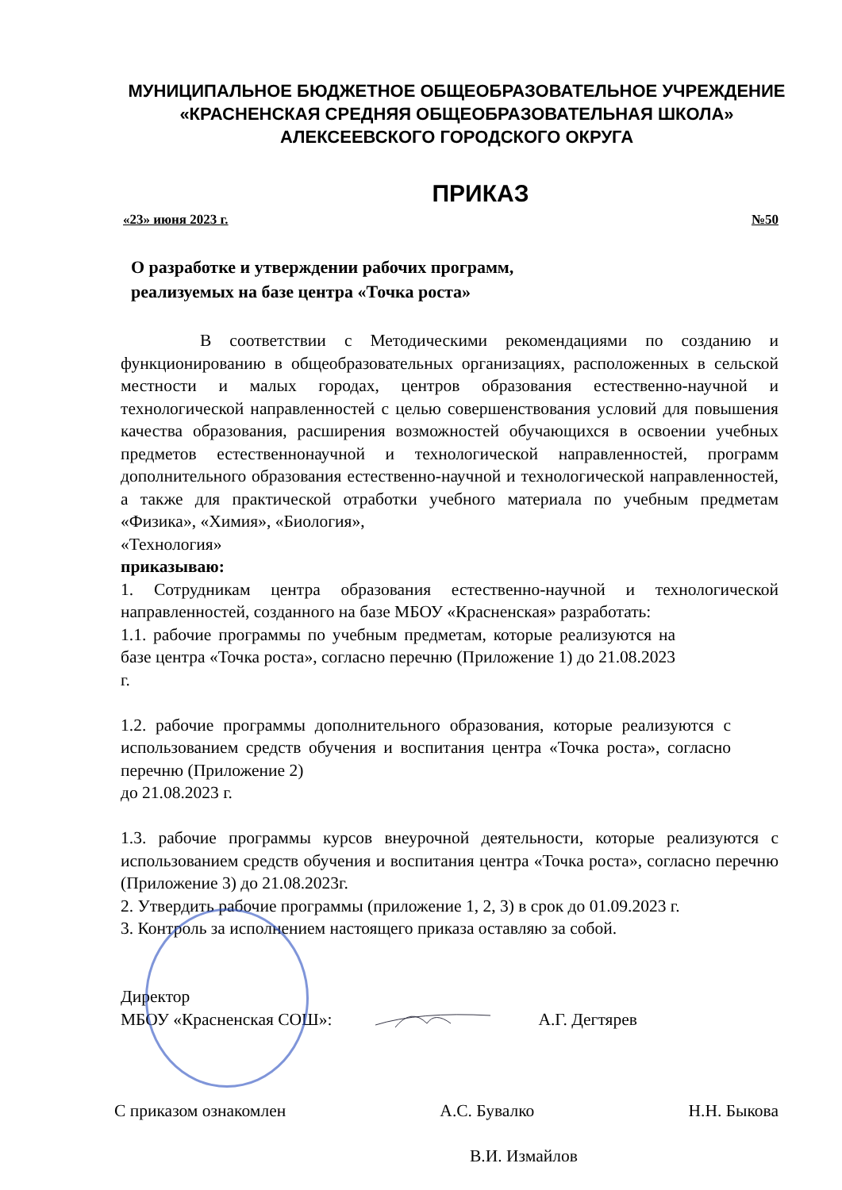МУНИЦИПАЛЬНОЕ БЮДЖЕТНОЕ ОБЩЕОБРАЗОВАТЕЛЬНОЕ УЧРЕЖДЕНИЕ
«КРАСНЕНСКАЯ СРЕДНЯЯ ОБЩЕОБРАЗОВАТЕЛЬНАЯ ШКОЛА»
АЛЕКСЕЕВСКОГО ГОРОДСКОГО ОКРУГА
ПРИКАЗ
«23» июня 2023 г. №50
О разработке и утверждении рабочих программ,
реализуемых на базе центра «Точка роста»
В соответствии с Методическими рекомендациями по созданию и функционированию в общеобразовательных организациях, расположенных в сельской местности и малых городах, центров образования естественно-научной и технологической направленностей с целью совершенствования условий для повышения качества образования, расширения возможностей обучающихся в освоении учебных предметов естественнонаучной и технологической направленностей, программ дополнительного образования естественно-научной и технологической направленностей, а также для практической отработки учебного материала по учебным предметам «Физика», «Химия», «Биология»,
«Технология»
приказываю:
1. Сотрудникам центра образования естественно-научной и технологической направленностей, созданного на базе МБОУ «Красненская» разработать:
1.1. рабочие программы по учебным предметам, которые реализуются на базе центра «Точка роста», согласно перечню (Приложение 1) до 21.08.2023 г.
1.2. рабочие программы дополнительного образования, которые реализуются с использованием средств обучения и воспитания центра «Точка роста», согласно перечню (Приложение 2)
до 21.08.2023 г.
1.3. рабочие программы курсов внеурочной деятельности, которые реализуются с использованием средств обучения и воспитания центра «Точка роста», согласно перечню (Приложение 3) до 21.08.2023г.
2. Утвердить рабочие программы (приложение 1, 2, 3) в срок до 01.09.2023 г.
3. Контроль за исполнением настоящего приказа оставляю за собой.
Директор
МБОУ «Красненская СОШ»: А.Г. Дегтярев
С приказом ознакомлен А.С. Бувалко Н.Н. Быкова
В.И. Измайлов